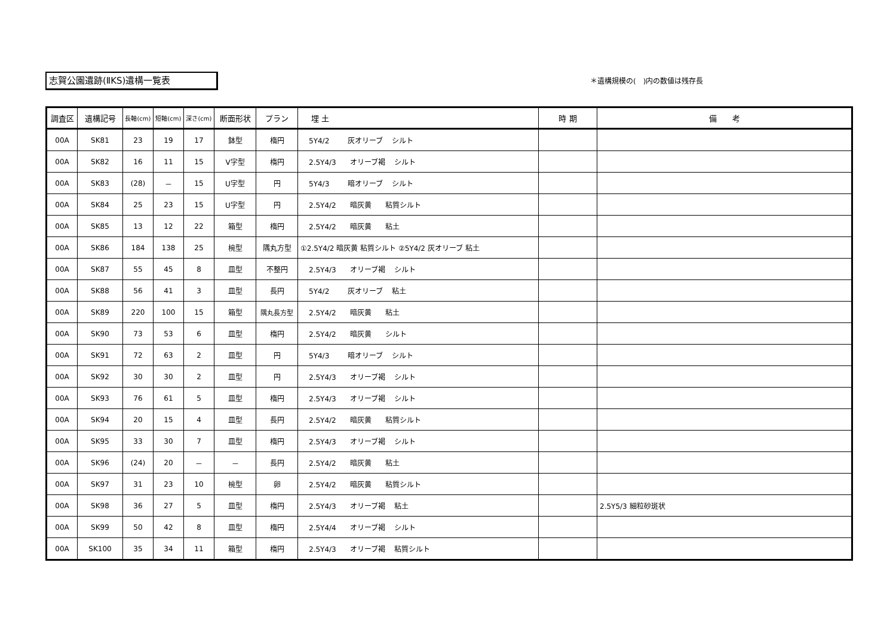志賀公園遺跡(ⅡKS)遺構一覧表 ＊遺構規模の(　)内の数値は残存長
| 調査区 | 遺構記号 | 長軸(cm) | 短軸(cm) | 深さ(cm) | 断面形状 | プラン | 埋 土 | 時 期 | 備 考 |
| --- | --- | --- | --- | --- | --- | --- | --- | --- | --- |
| 00A | SK81 | 23 | 19 | 17 | 鉢型 | 楕円 | 5Y4/2 灰オリーブ シルト | | |
| 00A | SK82 | 16 | 11 | 15 | V字型 | 楕円 | 2.5Y4/3 オリーブ褐 シルト | | |
| 00A | SK83 | (28) | － | 15 | U字型 | 円 | 5Y4/3 暗オリーブ シルト | | |
| 00A | SK84 | 25 | 23 | 15 | U字型 | 円 | 2.5Y4/2 暗灰黄 粘質シルト | | |
| 00A | SK85 | 13 | 12 | 22 | 箱型 | 楕円 | 2.5Y4/2 暗灰黄 粘土 | | |
| 00A | SK86 | 184 | 138 | 25 | 椀型 | 隅丸方型 | ①2.5Y4/2 暗灰黄 粘質シルト ②5Y4/2 灰オリーブ 粘土 | | |
| 00A | SK87 | 55 | 45 | 8 | 皿型 | 不整円 | 2.5Y4/3 オリーブ褐 シルト | | |
| 00A | SK88 | 56 | 41 | 3 | 皿型 | 長円 | 5Y4/2 灰オリーブ 粘土 | | |
| 00A | SK89 | 220 | 100 | 15 | 箱型 | 隅丸長方型 | 2.5Y4/2 暗灰黄 粘土 | | |
| 00A | SK90 | 73 | 53 | 6 | 皿型 | 楕円 | 2.5Y4/2 暗灰黄 シルト | | |
| 00A | SK91 | 72 | 63 | 2 | 皿型 | 円 | 5Y4/3 暗オリーブ シルト | | |
| 00A | SK92 | 30 | 30 | 2 | 皿型 | 円 | 2.5Y4/3 オリーブ褐 シルト | | |
| 00A | SK93 | 76 | 61 | 5 | 皿型 | 楕円 | 2.5Y4/3 オリーブ褐 シルト | | |
| 00A | SK94 | 20 | 15 | 4 | 皿型 | 長円 | 2.5Y4/2 暗灰黄 粘質シルト | | |
| 00A | SK95 | 33 | 30 | 7 | 皿型 | 楕円 | 2.5Y4/3 オリーブ褐 シルト | | |
| 00A | SK96 | (24) | 20 | － | － | 長円 | 2.5Y4/2 暗灰黄 粘土 | | |
| 00A | SK97 | 31 | 23 | 10 | 椀型 | 卵 | 2.5Y4/2 暗灰黄 粘質シルト | | |
| 00A | SK98 | 36 | 27 | 5 | 皿型 | 楕円 | 2.5Y4/3 オリーブ褐 粘土 | | 2.5Y5/3 細粒砂斑状 |
| 00A | SK99 | 50 | 42 | 8 | 皿型 | 楕円 | 2.5Y4/4 オリーブ褐 シルト | | |
| 00A | SK100 | 35 | 34 | 11 | 箱型 | 楕円 | 2.5Y4/3 オリーブ褐 粘質シルト | | |